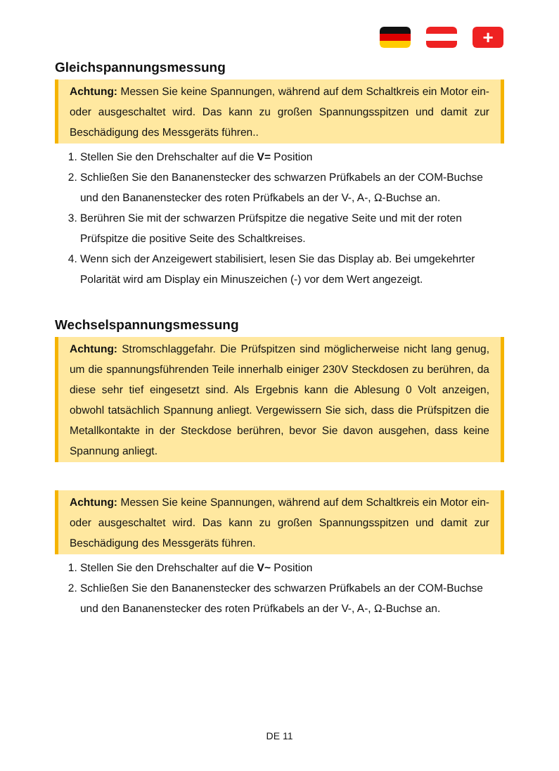+
Gleichspannungsmessung
Achtung: Messen Sie keine Spannungen, während auf dem Schaltkreis ein Motor ein- oder ausgeschaltet wird. Das kann zu großen Spannungsspitzen und damit zur Beschädigung des Messgeräts führen..
1. Stellen Sie den Drehschalter auf die V= Position
2. Schließen Sie den Bananenstecker des schwarzen Prüfkabels an der COM-Buchse und den Bananenstecker des roten Prüfkabels an der V-, A-, Ω-Buchse an.
3. Berühren Sie mit der schwarzen Prüfspitze die negative Seite und mit der roten Prüfspitze die positive Seite des Schaltkreises.
4. Wenn sich der Anzeigewert stabilisiert, lesen Sie das Display ab. Bei umgekehrter Polarität wird am Display ein Minuszeichen (-) vor dem Wert angezeigt.
Wechselspannungsmessung
Achtung: Stromschlaggefahr. Die Prüfspitzen sind möglicherweise nicht lang genug, um die spannungsführenden Teile innerhalb einiger 230V Steckdosen zu berühren, da diese sehr tief eingesetzt sind. Als Ergebnis kann die Ablesung 0 Volt anzeigen, obwohl tatsächlich Spannung anliegt. Vergewissern Sie sich, dass die Prüfspitzen die Metallkontakte in der Steckdose berühren, bevor Sie davon ausgehen, dass keine Spannung anliegt.
Achtung: Messen Sie keine Spannungen, während auf dem Schaltkreis ein Motor ein- oder ausgeschaltet wird. Das kann zu großen Spannungsspitzen und damit zur Beschädigung des Messgeräts führen.
1. Stellen Sie den Drehschalter auf die V~ Position
2. Schließen Sie den Bananenstecker des schwarzen Prüfkabels an der COM-Buchse und den Bananenstecker des roten Prüfkabels an der V-, A-, Ω-Buchse an.
DE 11